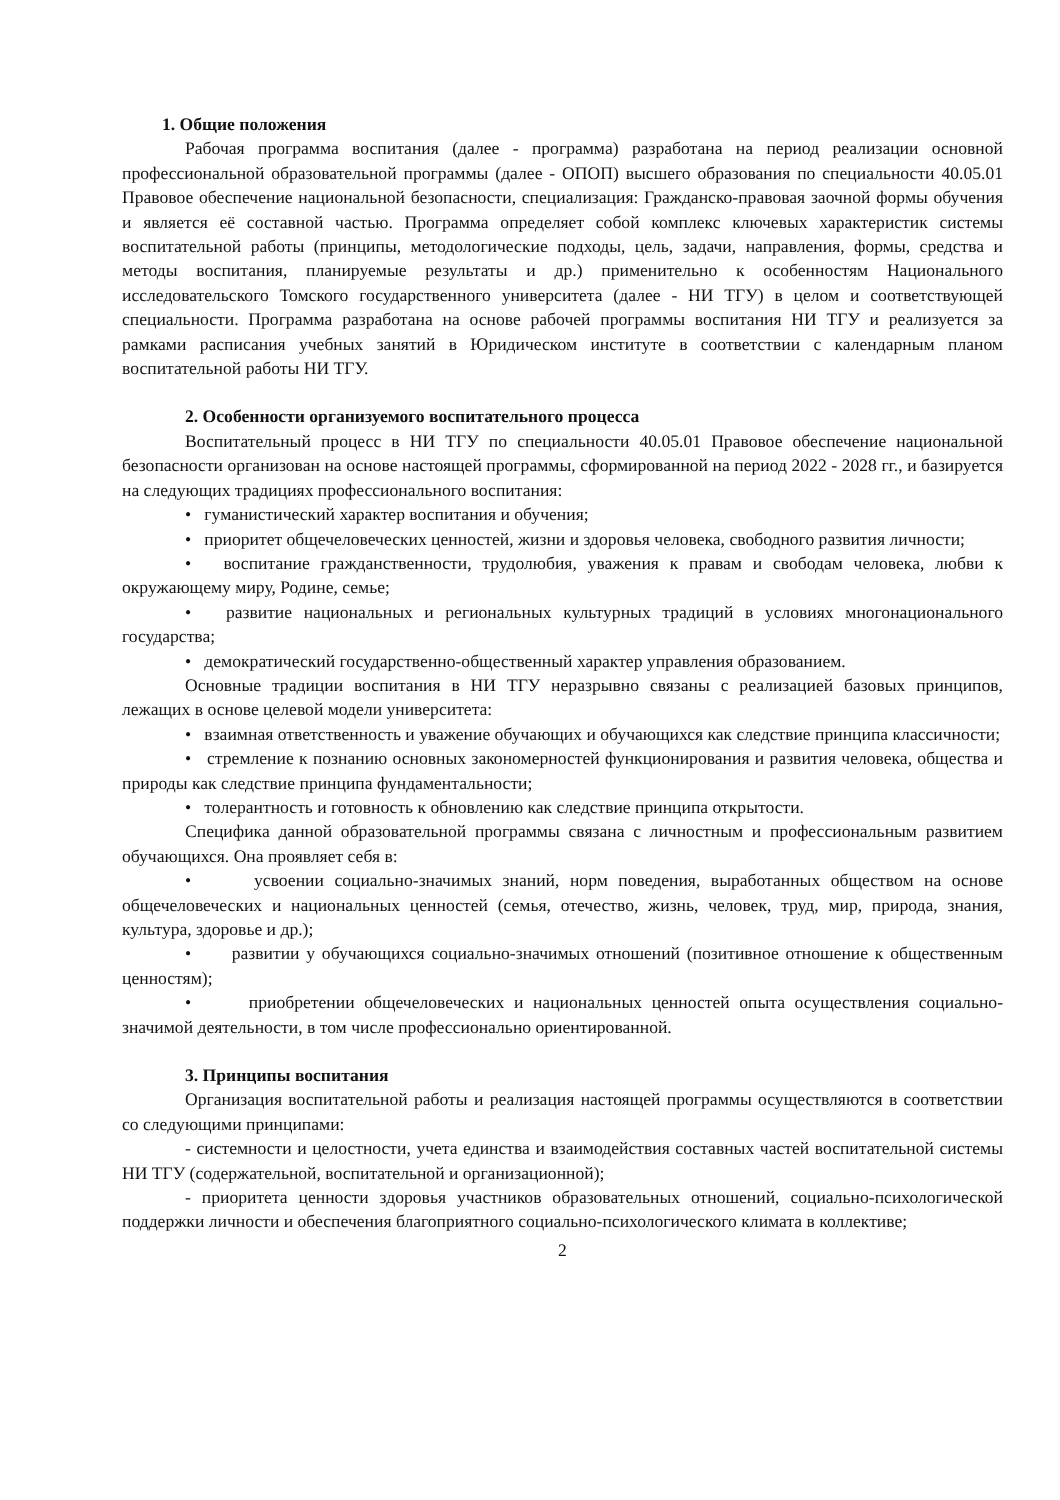1. Общие положения
Рабочая программа воспитания (далее - программа) разработана на период реализации основной профессиональной образовательной программы (далее - ОПОП) высшего образования по специальности 40.05.01 Правовое обеспечение национальной безопасности, специализация: Гражданско-правовая заочной формы обучения и является её составной частью. Программа определяет собой комплекс ключевых характеристик системы воспитательной работы (принципы, методологические подходы, цель, задачи, направления, формы, средства и методы воспитания, планируемые результаты и др.) применительно к особенностям Национального исследовательского Томского государственного университета (далее - НИ ТГУ) в целом и соответствующей специальности. Программа разработана на основе рабочей программы воспитания НИ ТГУ и реализуется за рамками расписания учебных занятий в Юридическом институте в соответствии с календарным планом воспитательной работы НИ ТГУ.
2. Особенности организуемого воспитательного процесса
Воспитательный процесс в НИ ТГУ по специальности 40.05.01 Правовое обеспечение национальной безопасности организован на основе настоящей программы, сформированной на период 2022 - 2028 гг., и базируется на следующих традициях профессионального воспитания:
• гуманистический характер воспитания и обучения;
• приоритет общечеловеческих ценностей, жизни и здоровья человека, свободного развития личности;
• воспитание гражданственности, трудолюбия, уважения к правам и свободам человека, любви к окружающему миру, Родине, семье;
• развитие национальных и региональных культурных традиций в условиях многонационального государства;
• демократический государственно-общественный характер управления образованием.
Основные традиции воспитания в НИ ТГУ неразрывно связаны с реализацией базовых принципов, лежащих в основе целевой модели университета:
• взаимная ответственность и уважение обучающих и обучающихся как следствие принципа классичности;
• стремление к познанию основных закономерностей функционирования и развития человека, общества и природы как следствие принципа фундаментальности;
• толерантность и готовность к обновлению как следствие принципа открытости.
Специфика данной образовательной программы связана с личностным и профессиональным развитием обучающихся. Она проявляет себя в:
• усвоении социально-значимых знаний, норм поведения, выработанных обществом на основе общечеловеческих и национальных ценностей (семья, отечество, жизнь, человек, труд, мир, природа, знания, культура, здоровье и др.);
• развитии у обучающихся социально-значимых отношений (позитивное отношение к общественным ценностям);
• приобретении общечеловеческих и национальных ценностей опыта осуществления социально-значимой деятельности, в том числе профессионально ориентированной.
3. Принципы воспитания
Организация воспитательной работы и реализация настоящей программы осуществляются в соответствии со следующими принципами:
- системности и целостности, учета единства и взаимодействия составных частей воспитательной системы НИ ТГУ (содержательной, воспитательной и организационной);
- приоритета ценности здоровья участников образовательных отношений, социально-психологической поддержки личности и обеспечения благоприятного социально-психологического климата в коллективе;
2